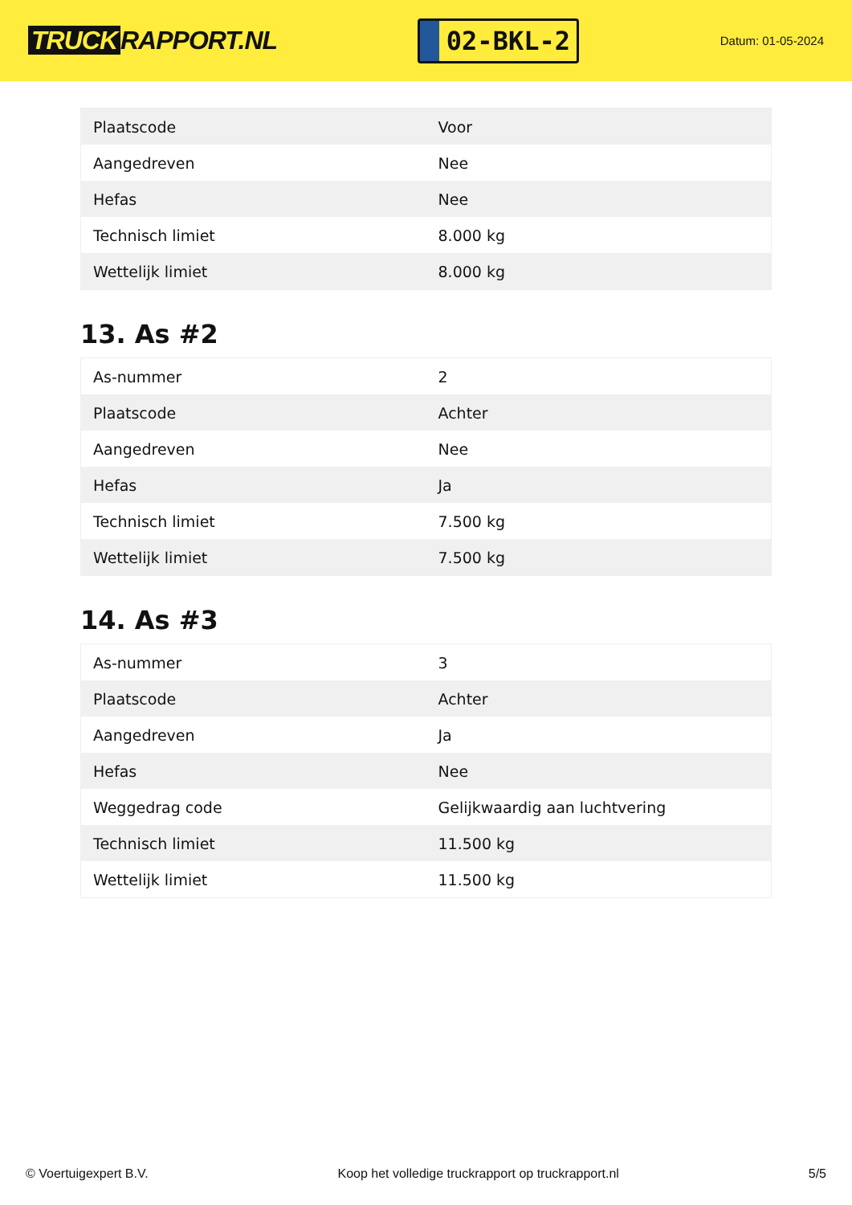TRUCK RAPPORT.NL
02-BKL-2
Datum: 01-05-2024
| Plaatscode | Voor |
| Aangedreven | Nee |
| Hefas | Nee |
| Technisch limiet | 8.000 kg |
| Wettelijk limiet | 8.000 kg |
13. As #2
| As-nummer | 2 |
| Plaatscode | Achter |
| Aangedreven | Nee |
| Hefas | Ja |
| Technisch limiet | 7.500 kg |
| Wettelijk limiet | 7.500 kg |
14. As #3
| As-nummer | 3 |
| Plaatscode | Achter |
| Aangedreven | Ja |
| Hefas | Nee |
| Weggedrag code | Gelijkwaardig aan luchtvering |
| Technisch limiet | 11.500 kg |
| Wettelijk limiet | 11.500 kg |
© Voertuigexpert B.V. Koop het volledige truckrapport op truckrapport.nl 5/5